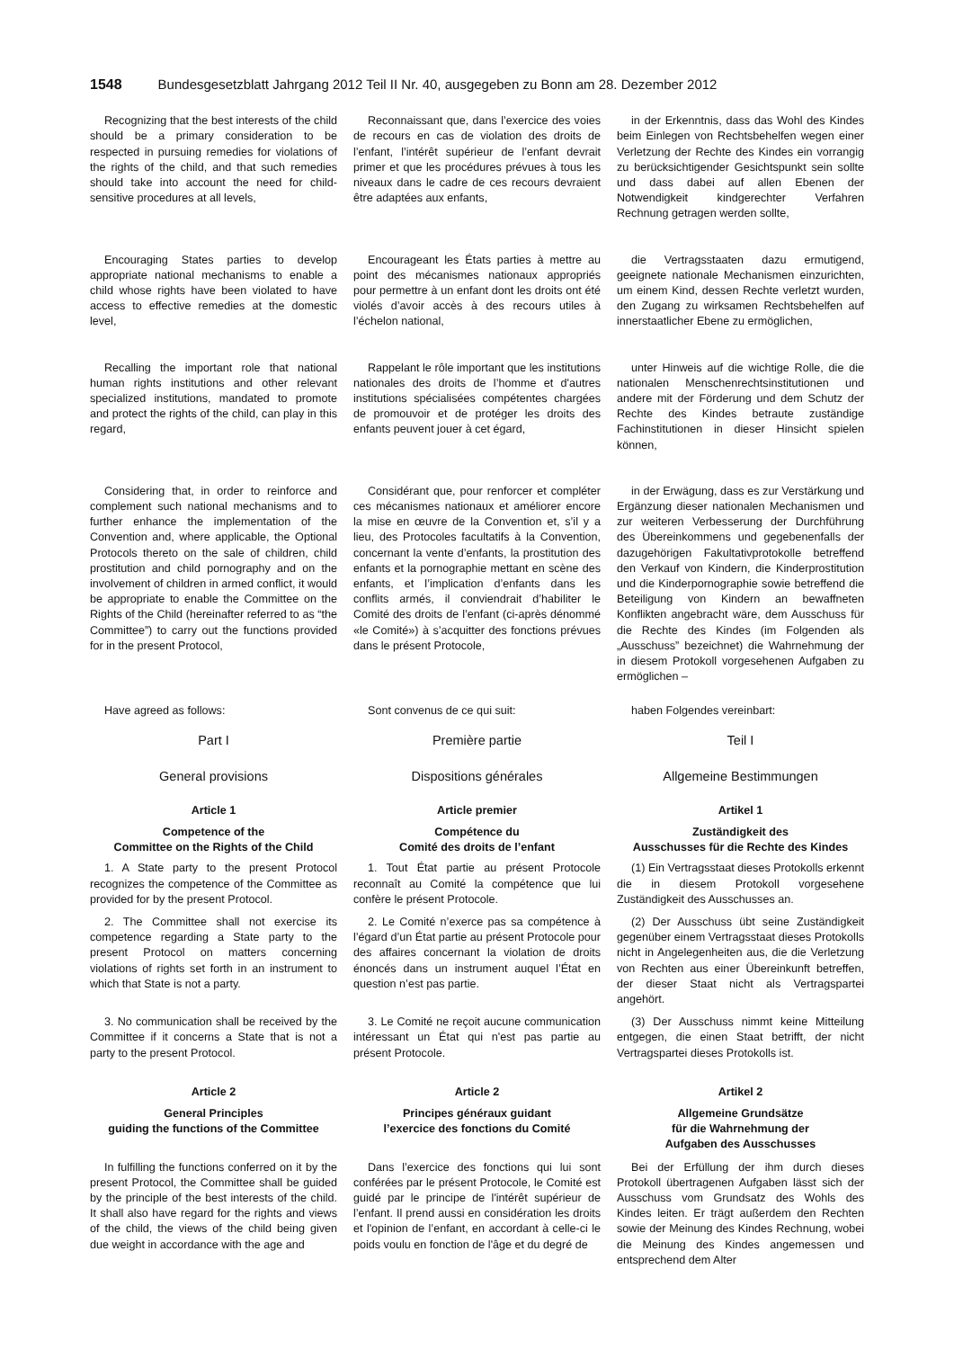1548 Bundesgesetzblatt Jahrgang 2012 Teil II Nr. 40, ausgegeben zu Bonn am 28. Dezember 2012
Recognizing that the best interests of the child should be a primary consideration to be respected in pursuing remedies for violations of the rights of the child, and that such remedies should take into account the need for child-sensitive procedures at all levels,
Reconnaissant que, dans l’exercice des voies de recours en cas de violation des droits de l’enfant, l’intérêt supérieur de l’enfant devrait primer et que les procédures prévues à tous les niveaux dans le cadre de ces recours devraient être adaptées aux enfants,
in der Erkenntnis, dass das Wohl des Kindes beim Einlegen von Rechtsbehelfen wegen einer Verletzung der Rechte des Kindes ein vorrangig zu berücksichtigender Gesichtspunkt sein sollte und dass dabei auf allen Ebenen der Notwendigkeit kindgerechter Verfahren Rechnung getragen werden sollte,
Encouraging States parties to develop appropriate national mechanisms to enable a child whose rights have been violated to have access to effective remedies at the domestic level,
Encourageant les États parties à mettre au point des mécanismes nationaux appropriés pour permettre à un enfant dont les droits ont été violés d’avoir accès à des recours utiles à l’échelon national,
die Vertragsstaaten dazu ermutigend, geeignete nationale Mechanismen einzurichten, um einem Kind, dessen Rechte verletzt wurden, den Zugang zu wirksamen Rechtsbehelfen auf innerstaatlicher Ebene zu ermöglichen,
Recalling the important role that national human rights institutions and other relevant specialized institutions, mandated to promote and protect the rights of the child, can play in this regard,
Rappelant le rôle important que les institutions nationales des droits de l’homme et d'autres institutions spécialisées compétentes chargées de promouvoir et de protéger les droits des enfants peuvent jouer à cet égard,
unter Hinweis auf die wichtige Rolle, die die nationalen Menschenrechtsinstitutionen und andere mit der Förderung und dem Schutz der Rechte des Kindes betraute zuständige Fachinstitutionen in dieser Hinsicht spielen können,
Considering that, in order to reinforce and complement such national mechanisms and to further enhance the implementation of the Convention and, where applicable, the Optional Protocols thereto on the sale of children, child prostitution and child pornography and on the involvement of children in armed conflict, it would be appropriate to enable the Committee on the Rights of the Child (hereinafter referred to as “the Committee”) to carry out the functions provided for in the present Protocol,
Considérant que, pour renforcer et compléter ces mécanismes nationaux et améliorer encore la mise en œuvre de la Convention et, s’il y a lieu, des Protocoles facultatifs à la Convention, concernant la vente d’enfants, la prostitution des enfants et la pornographie mettant en scène des enfants, et l’implication d’enfants dans les conflits armés, il conviendrait d’habiliter le Comité des droits de l’enfant (ci-après dénommé «le Comité») à s’acquitter des fonctions prévues dans le présent Protocole,
in der Erwägung, dass es zur Verstärkung und Ergänzung dieser nationalen Mechanismen und zur weiteren Verbesserung der Durchführung des Übereinkommens und gegebenenfalls der dazugehörigen Fakultativprotokolle betreffend den Verkauf von Kindern, die Kinderprostitution und die Kinderpornographie sowie betreffend die Beteiligung von Kindern an bewaffneten Konflikten angebracht wäre, dem Ausschuss für die Rechte des Kindes (im Folgenden als „Ausschuss” bezeichnet) die Wahrnehmung der in diesem Protokoll vorgesehenen Aufgaben zu ermöglichen –
Have agreed as follows:
Sont convenus de ce qui suit:
haben Folgendes vereinbart:
Part I
General provisions
Première partie
Dispositions générales
Teil I
Allgemeine Bestimmungen
Article 1
Competence of the
Committee on the Rights of the Child
Article premier
Compétence du
Comité des droits de l’enfant
Artikel 1
Zuständigkeit des
Ausschusses für die Rechte des Kindes
1. A State party to the present Protocol recognizes the competence of the Committee as provided for by the present Protocol.
1. Tout État partie au présent Protocole reconnaît au Comité la compétence que lui confère le présent Protocole.
(1) Ein Vertragsstaat dieses Protokolls erkennt die in diesem Protokoll vorgesehene Zuständigkeit des Ausschusses an.
2. The Committee shall not exercise its competence regarding a State party to the present Protocol on matters concerning violations of rights set forth in an instrument to which that State is not a party.
2. Le Comité n’exerce pas sa compétence à l’égard d’un État partie au présent Protocole pour des affaires concernant la violation de droits énoncés dans un instrument auquel l’État en question n’est pas partie.
(2) Der Ausschuss übt seine Zuständigkeit gegenüber einem Vertragsstaat dieses Protokolls nicht in Angelegenheiten aus, die die Verletzung von Rechten aus einer Übereinkunft betreffen, der dieser Staat nicht als Vertragspartei angehört.
3. No communication shall be received by the Committee if it concerns a State that is not a party to the present Protocol.
3. Le Comité ne reçoit aucune communication intéressant un État qui n'est pas partie au présent Protocole.
(3) Der Ausschuss nimmt keine Mitteilung entgegen, die einen Staat betrifft, der nicht Vertragspartei dieses Protokolls ist.
Article 2
General Principles
guiding the functions of the Committee
Article 2
Principes généraux guidant
l’exercice des fonctions du Comité
Artikel 2
Allgemeine Grundsätze
für die Wahrnehmung der
Aufgaben des Ausschusses
In fulfilling the functions conferred on it by the present Protocol, the Committee shall be guided by the principle of the best interests of the child. It shall also have regard for the rights and views of the child, the views of the child being given due weight in accordance with the age and
Dans l’exercice des fonctions qui lui sont conférées par le présent Protocole, le Comité est guidé par le principe de l'intérêt supérieur de l’enfant. Il prend aussi en considération les droits et l'opinion de l’enfant, en accordant à celle-ci le poids voulu en fonction de l'âge et du degré de
Bei der Erfüllung der ihm durch dieses Protokoll übertragenen Aufgaben lässt sich der Ausschuss vom Grundsatz des Wohls des Kindes leiten. Er trägt außerdem den Rechten sowie der Meinung des Kindes Rechnung, wobei die Meinung des Kindes angemessen und entsprechend dem Alter